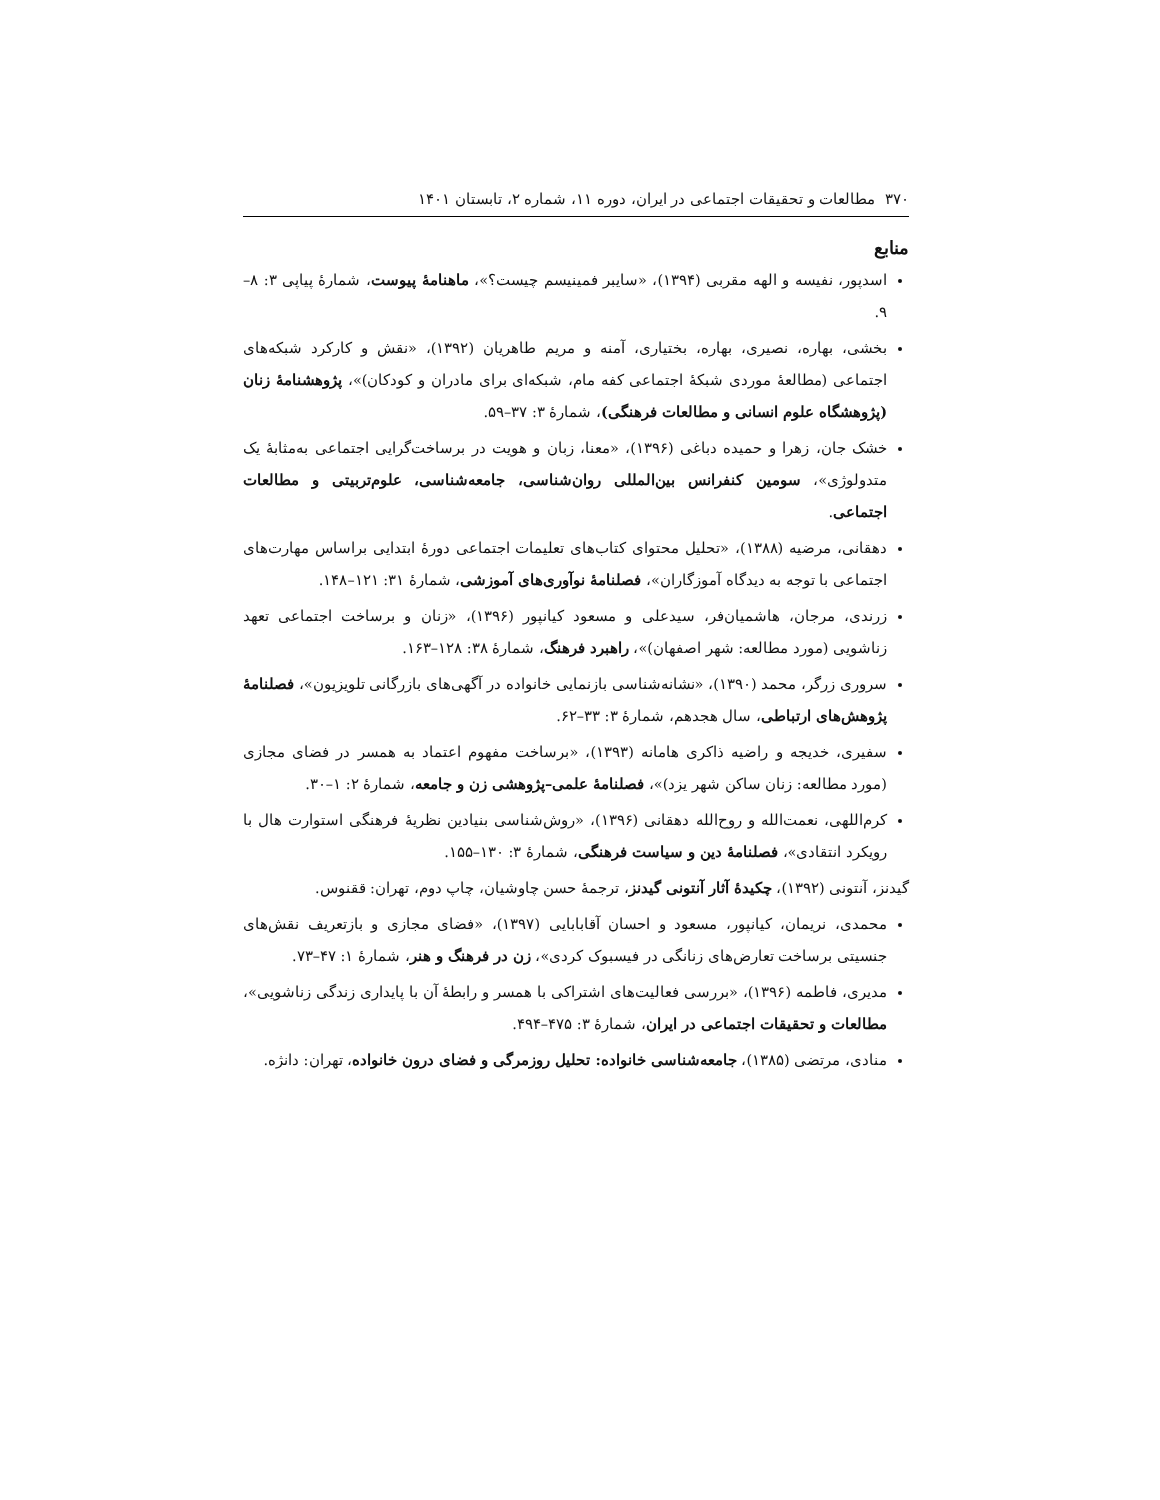۳۷۰ مطالعات و تحقیقات اجتماعی در ایران، دوره ۱۱، شماره ۲، تابستان ۱۴۰۱
منابع
اسدپور، نفیسه و الهه مقربی (۱۳۹۴)، «سایبر فمینیسم چیست؟»، ماهنامهٔ پیوست، شمارهٔ پیاپی ۳: ۸–۹.
بخشی، بهاره، نصیری، بهاره، بختیاری، آمنه و مریم طاهریان (۱۳۹۲)، «نقش و کارکرد شبکه‌های اجتماعی (مطالعهٔ موردی شبکهٔ اجتماعی کفه مام، شبکه‌ای برای مادران و کودکان)»، پژوهشنامهٔ زنان (پژوهشگاه علوم انسانی و مطالعات فرهنگی)، شمارهٔ ۳: ۳۷–۵۹.
خشک جان، زهرا و حمیده دباغی (۱۳۹۶)، «معنا، زبان و هویت در برساخت‌گرایی اجتماعی به‌مثابهٔ یک متدولوژی»، سومین کنفرانس بین‌المللی روان‌شناسی، جامعه‌شناسی، علوم‌تربیتی و مطالعات اجتماعی.
دهقانی، مرضیه (۱۳۸۸)، «تحلیل محتوای کتاب‌های تعلیمات اجتماعی دورهٔ ابتدایی براساس مهارت‌های اجتماعی با توجه به دیدگاه آموزگاران»، فصلنامهٔ نوآوری‌های آموزشی، شمارهٔ ۳۱: ۱۲۱–۱۴۸.
زرندی، مرجان، هاشمیان‌فر، سیدعلی و مسعود کیانپور (۱۳۹۶)، «زنان و برساخت اجتماعی تعهد زناشویی (مورد مطالعه: شهر اصفهان)»، راهبرد فرهنگ، شمارهٔ ۳۸: ۱۲۸–۱۶۳.
سروری زرگر، محمد (۱۳۹۰)، «نشانه‌شناسی بازنمایی خانواده در آگهی‌های بازرگانی تلویزیون»، فصلنامهٔ پژوهش‌های ارتباطی، سال هجدهم، شمارهٔ ۳: ۳۳–۶۲.
سفیری، خدیجه و راضیه ذاکری هامانه (۱۳۹۳)، «برساخت مفهوم اعتماد به همسر در فضای مجازی (مورد مطالعه: زنان ساکن شهر یزد)»، فصلنامهٔ علمی–پژوهشی زن و جامعه، شمارهٔ ۲: ۱–۳۰.
کرم‌اللهی، نعمت‌الله و روح‌الله دهقانی (۱۳۹۶)، «روش‌شناسی بنیادین نظریهٔ فرهنگی استوارت هال با رویکرد انتقادی»، فصلنامهٔ دین و سیاست فرهنگی، شمارهٔ ۳: ۱۳۰–۱۵۵.
گیدنز، آنتونی (۱۳۹۲)، چکیدهٔ آثار آنتونی گیدنز، ترجمهٔ حسن چاوشیان، چاپ دوم، تهران: ققنوس.
محمدی، نریمان، کیانپور، مسعود و احسان آقابابایی (۱۳۹۷)، «فضای مجازی و بازتعریف نقش‌های جنسیتی برساخت تعارض‌های زنانگی در فیسبوک کردی»، زن در فرهنگ و هنر، شمارهٔ ۱: ۴۷–۷۳.
مدیری، فاطمه (۱۳۹۶)، «بررسی فعالیت‌های اشتراکی با همسر و رابطهٔ آن با پایداری زندگی زناشویی»، مطالعات و تحقیقات اجتماعی در ایران، شمارهٔ ۳: ۴۷۵–۴۹۴.
منادی، مرتضی (۱۳۸۵)، جامعه‌شناسی خانواده: تحلیل روزمرگی و فضای درون خانواده، تهران: دانژه.